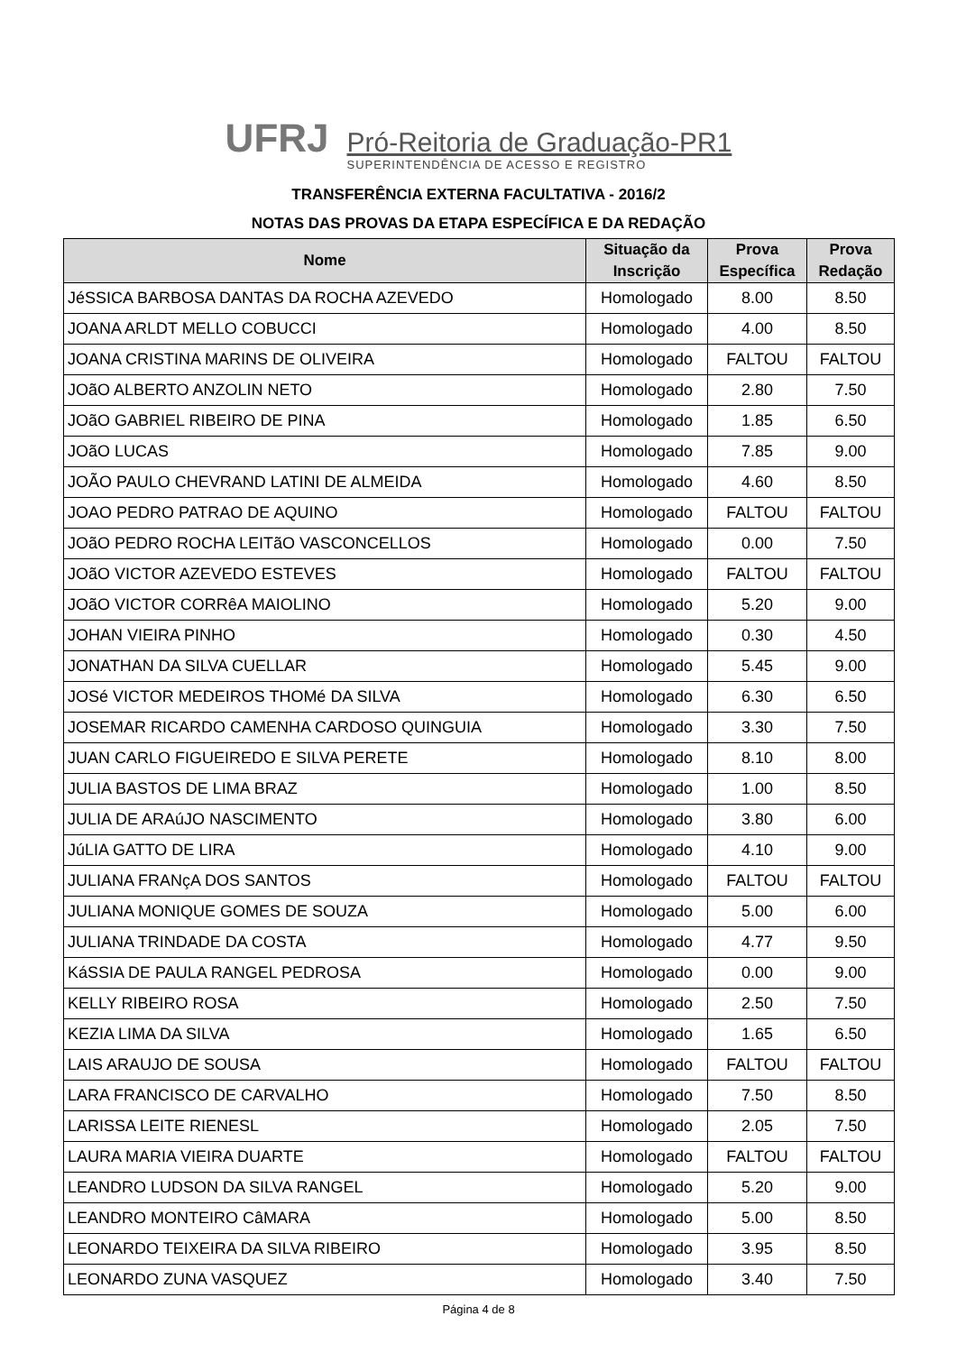UFRJ
Pró-Reitoria de Graduação-PR1
SUPERINTENDÊNCIA DE ACESSO E REGISTRO
TRANSFERÊNCIA EXTERNA FACULTATIVA - 2016/2
NOTAS DAS PROVAS DA ETAPA ESPECÍFICA E DA REDAÇÃO
| Nome | Situação da Inscrição | Prova Específica | Prova Redação |
| --- | --- | --- | --- |
| JéSSICA BARBOSA DANTAS DA ROCHA AZEVEDO | Homologado | 8.00 | 8.50 |
| JOANA ARLDT MELLO COBUCCI | Homologado | 4.00 | 8.50 |
| JOANA CRISTINA MARINS DE OLIVEIRA | Homologado | FALTOU | FALTOU |
| JOãO ALBERTO ANZOLIN NETO | Homologado | 2.80 | 7.50 |
| JOãO GABRIEL RIBEIRO DE PINA | Homologado | 1.85 | 6.50 |
| JOãO LUCAS | Homologado | 7.85 | 9.00 |
| JOÃO PAULO CHEVRAND LATINI DE ALMEIDA | Homologado | 4.60 | 8.50 |
| JOAO PEDRO PATRAO DE AQUINO | Homologado | FALTOU | FALTOU |
| JOãO PEDRO ROCHA LEITãO VASCONCELLOS | Homologado | 0.00 | 7.50 |
| JOãO VICTOR AZEVEDO ESTEVES | Homologado | FALTOU | FALTOU |
| JOãO VICTOR CORRêA MAIOLINO | Homologado | 5.20 | 9.00 |
| JOHAN VIEIRA PINHO | Homologado | 0.30 | 4.50 |
| JONATHAN DA SILVA CUELLAR | Homologado | 5.45 | 9.00 |
| JOSé VICTOR MEDEIROS THOMé DA SILVA | Homologado | 6.30 | 6.50 |
| JOSEMAR RICARDO CAMENHA CARDOSO QUINGUIA | Homologado | 3.30 | 7.50 |
| JUAN CARLO FIGUEIREDO E SILVA PERETE | Homologado | 8.10 | 8.00 |
| JULIA BASTOS DE LIMA BRAZ | Homologado | 1.00 | 8.50 |
| JULIA DE ARAúJO NASCIMENTO | Homologado | 3.80 | 6.00 |
| JúLIA GATTO DE LIRA | Homologado | 4.10 | 9.00 |
| JULIANA FRANçA DOS SANTOS | Homologado | FALTOU | FALTOU |
| JULIANA MONIQUE GOMES DE SOUZA | Homologado | 5.00 | 6.00 |
| JULIANA TRINDADE DA COSTA | Homologado | 4.77 | 9.50 |
| KáSSIA DE PAULA RANGEL PEDROSA | Homologado | 0.00 | 9.00 |
| KELLY RIBEIRO ROSA | Homologado | 2.50 | 7.50 |
| KEZIA LIMA DA SILVA | Homologado | 1.65 | 6.50 |
| LAIS ARAUJO DE SOUSA | Homologado | FALTOU | FALTOU |
| LARA FRANCISCO DE CARVALHO | Homologado | 7.50 | 8.50 |
| LARISSA LEITE RIENESL | Homologado | 2.05 | 7.50 |
| LAURA MARIA VIEIRA DUARTE | Homologado | FALTOU | FALTOU |
| LEANDRO LUDSON DA SILVA RANGEL | Homologado | 5.20 | 9.00 |
| LEANDRO MONTEIRO CâMARA | Homologado | 5.00 | 8.50 |
| LEONARDO TEIXEIRA DA SILVA RIBEIRO | Homologado | 3.95 | 8.50 |
| LEONARDO ZUNA VASQUEZ | Homologado | 3.40 | 7.50 |
Página 4 de 8